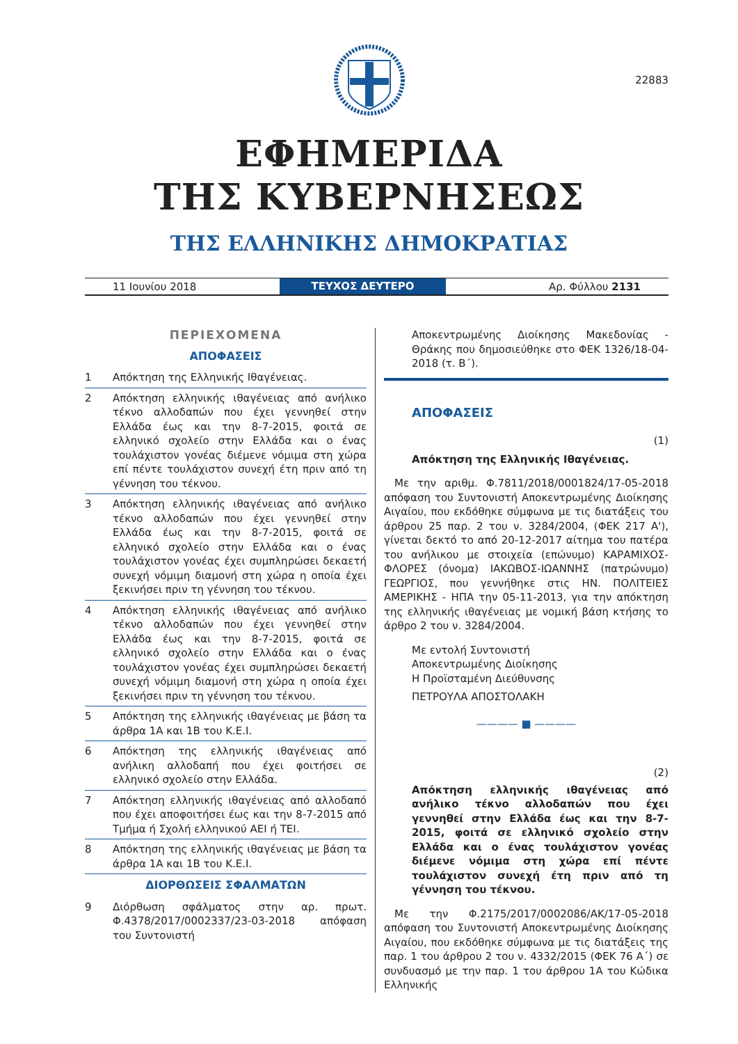22883
ΕΦΗΜΕΡΙΔΑ
ΤΗΣ ΚΥΒΕΡΝΗΣΕΩΣ
ΤΗΣ ΕΛΛΗΝΙΚΗΣ ΔΗΜΟΚΡΑΤΙΑΣ
11 Ιουνίου 2018
ΤΕΥΧΟΣ ΔΕΥΤΕΡΟ
Αρ. Φύλλου 2131
ΠΕΡΙΕΧΟΜΕΝΑ
ΑΠΟΦΑΣΕΙΣ
1 Απόκτηση της Ελληνικής Ιθαγένειας.
2 Απόκτηση ελληνικής ιθαγένειας από ανήλικο τέκνο αλλοδαπών που έχει γεννηθεί στην Ελλάδα έως και την 8-7-2015, φοιτά σε ελληνικό σχολείο στην Ελλάδα και ο ένας τουλάχιστον γονέας διέμενε νόμιμα στη χώρα επί πέντε τουλάχιστον συνεχή έτη πριν από τη γέννηση του τέκνου.
3 Απόκτηση ελληνικής ιθαγένειας από ανήλικο τέκνο αλλοδαπών που έχει γεννηθεί στην Ελλάδα έως και την 8-7-2015, φοιτά σε ελληνικό σχολείο στην Ελλάδα και ο ένας τουλάχιστον γονέας έχει συμπληρώσει δεκαετή συνεχή νόμιμη διαμονή στη χώρα η οποία έχει ξεκινήσει πριν τη γέννηση του τέκνου.
4 Απόκτηση ελληνικής ιθαγένειας από ανήλικο τέκνο αλλοδαπών που έχει γεννηθεί στην Ελλάδα έως και την 8-7-2015, φοιτά σε ελληνικό σχολείο στην Ελλάδα και ο ένας τουλάχιστον γονέας έχει συμπληρώσει δεκαετή συνεχή νόμιμη διαμονή στη χώρα η οποία έχει ξεκινήσει πριν τη γέννηση του τέκνου.
5 Απόκτηση της ελληνικής ιθαγένειας με βάση τα άρθρα 1Α και 1Β του Κ.Ε.Ι.
6 Απόκτηση της ελληνικής ιθαγένειας από ανήλικη αλλοδαπή που έχει φοιτήσει σε ελληνικό σχολείο στην Ελλάδα.
7 Απόκτηση ελληνικής ιθαγένειας από αλλοδαπό που έχει αποφοιτήσει έως και την 8-7-2015 από Τμήμα ή Σχολή ελληνικού ΑΕΙ ή ΤΕΙ.
8 Απόκτηση της ελληνικής ιθαγένειας με βάση τα άρθρα 1Α και 1Β του Κ.Ε.Ι.
ΔΙΟΡΘΩΣΕΙΣ ΣΦΑΛΜΑΤΩΝ
9 Διόρθωση σφάλματος στην αρ. πρωτ. Φ.4378/2017/0002337/23-03-2018 απόφαση του Συντονιστή
Αποκεντρωμένης Διοίκησης Μακεδονίας - Θράκης που δημοσιεύθηκε στο ΦΕΚ 1326/18-04-2018 (τ. Β΄).
ΑΠΟΦΑΣΕΙΣ
(1)
Απόκτηση της Ελληνικής Ιθαγένειας.
Με την αριθμ. Φ.7811/2018/0001824/17-05-2018 απόφαση του Συντονιστή Αποκεντρωμένης Διοίκησης Αιγαίου, που εκδόθηκε σύμφωνα με τις διατάξεις του άρθρου 25 παρ. 2 του ν. 3284/2004, (ΦΕΚ 217 Α'), γίνεται δεκτό το από 20-12-2017 αίτημα του πατέρα του ανήλικου με στοιχεία (επώνυμο) ΚΑΡΑΜΙΧΟΣ-ΦΛΟΡΕΣ (όνομα) ΙΑΚΩΒΟΣ-ΙΩΑΝΝΗΣ (πατρώνυμο) ΓΕΩΡΓΙΟΣ, που γεννήθηκε στις ΗΝ. ΠΟΛΙΤΕΙΕΣ ΑΜΕΡΙΚΗΣ - ΗΠΑ την 05-11-2013, για την απόκτηση της ελληνικής ιθαγένειας με νομική βάση κτήσης το άρθρο 2 του ν. 3284/2004.
Με εντολή Συντονιστή
Αποκεντρωμένης Διοίκησης
Η Προϊσταμένη Διεύθυνσης
ΠΕΤΡΟΥΛΑ ΑΠΟΣΤΟΛΑΚΗ
———— ■ ————
(2)
Απόκτηση ελληνικής ιθαγένειας από ανήλικο τέκνο αλλοδαπών που έχει γεννηθεί στην Ελλάδα έως και την 8-7-2015, φοιτά σε ελληνικό σχολείο στην Ελλάδα και ο ένας τουλάχιστον γονέας διέμενε νόμιμα στη χώρα επί πέντε τουλάχιστον συνεχή έτη πριν από τη γέννηση του τέκνου.
Με την Φ.2175/2017/0002086/ΑΚ/17-05-2018 απόφαση του Συντονιστή Αποκεντρωμένης Διοίκησης Αιγαίου, που εκδόθηκε σύμφωνα με τις διατάξεις της παρ. 1 του άρθρου 2 του ν. 4332/2015 (ΦΕΚ 76 Α΄) σε συνδυασμό με την παρ. 1 του άρθρου 1Α του Κώδικα Ελληνικής